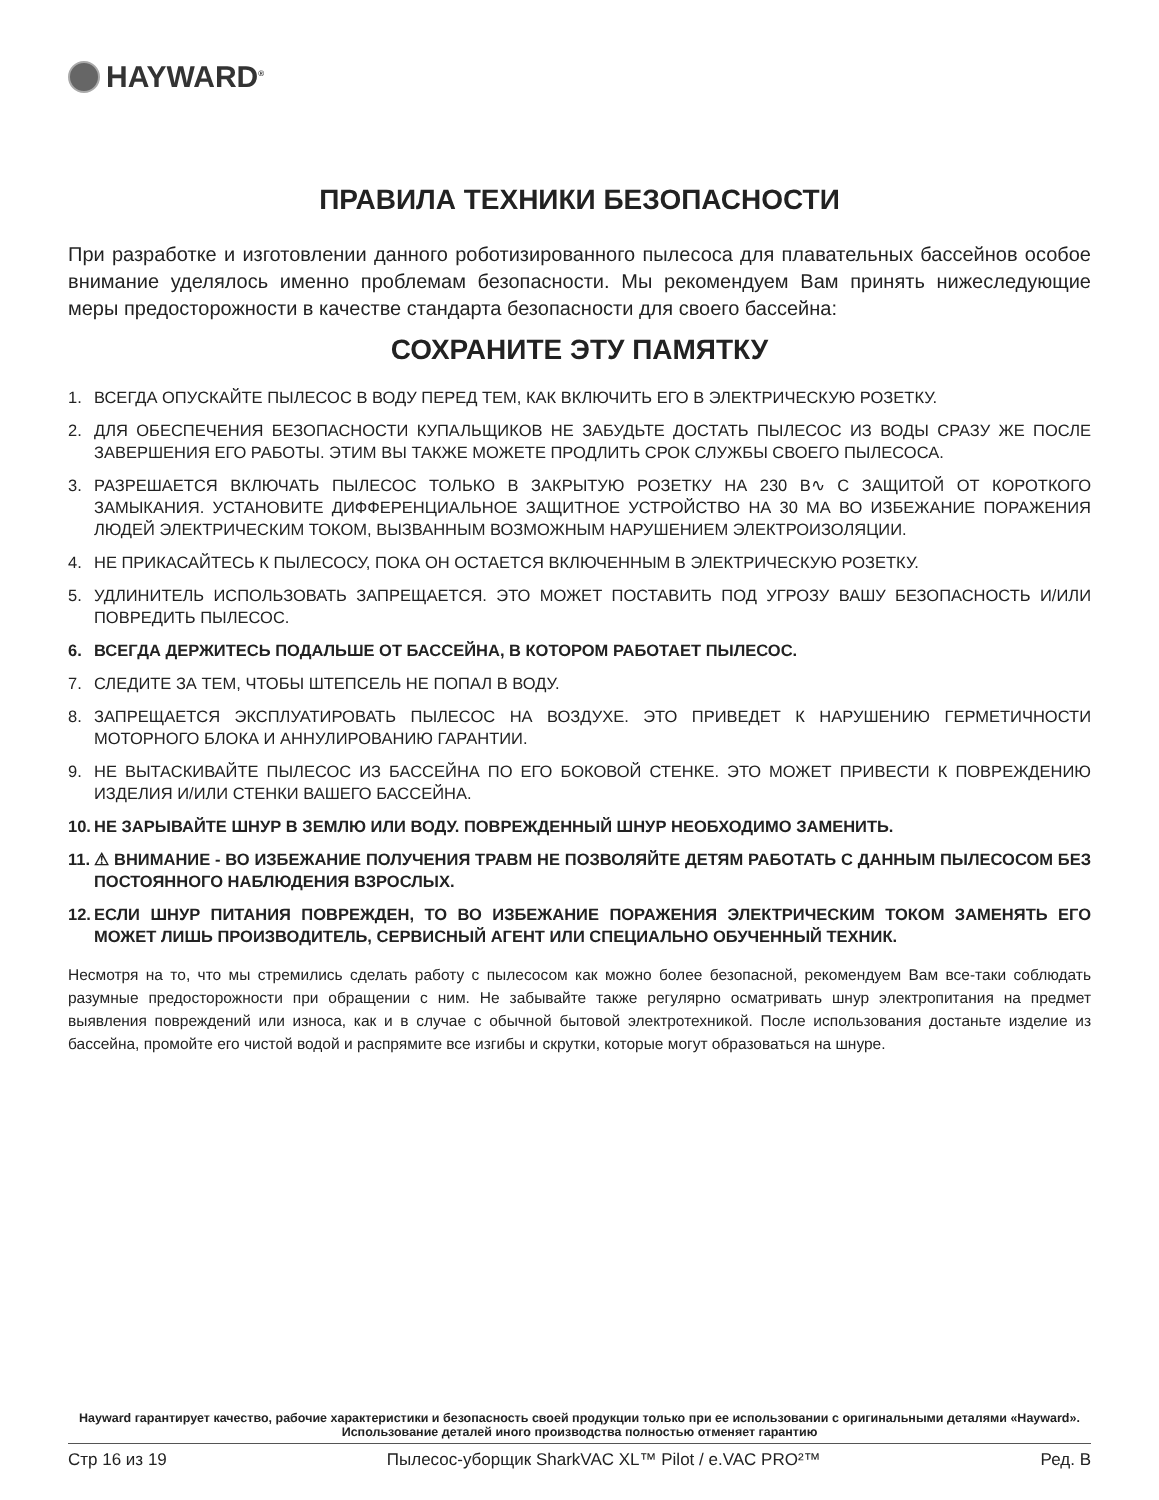HAYWARD<sup>®</sup>
ПРАВИЛА ТЕХНИКИ БЕЗОПАСНОСТИ
При разработке и изготовлении данного роботизированного пылесоса для плавательных бассейнов особое внимание уделялось именно проблемам безопасности. Мы рекомендуем Вам принять нижеследующие меры предосторожности в качестве стандарта безопасности для своего бассейна:
СОХРАНИТЕ ЭТУ ПАМЯТКУ
1. ВСЕГДА ОПУСКАЙТЕ ПЫЛЕСОС В ВОДУ ПЕРЕД ТЕМ, КАК ВКЛЮЧИТЬ ЕГО В ЭЛЕКТРИЧЕСКУЮ РОЗЕТКУ.
2. ДЛЯ ОБЕСПЕЧЕНИЯ БЕЗОПАСНОСТИ КУПАЛЬЩИКОВ НЕ ЗАБУДЬТЕ ДОСТАТЬ ПЫЛЕСОС ИЗ ВОДЫ СРАЗУ ЖЕ ПОСЛЕ ЗАВЕРШЕНИЯ ЕГО РАБОТЫ. ЭТИМ ВЫ ТАКЖЕ МОЖЕТЕ ПРОДЛИТЬ СРОК СЛУЖБЫ СВОЕГО ПЫЛЕСОСА.
3. РАЗРЕШАЕТСЯ ВКЛЮЧАТЬ ПЫЛЕСОС ТОЛЬКО В ЗАКРЫТУЮ РОЗЕТКУ НА 230 В∿ С ЗАЩИТОЙ ОТ КОРОТКОГО ЗАМЫКАНИЯ. УСТАНОВИТЕ ДИФФЕРЕНЦИАЛЬНОЕ ЗАЩИТНОЕ УСТРОЙСТВО НА 30 МА ВО ИЗБЕЖАНИЕ ПОРАЖЕНИЯ ЛЮДЕЙ ЭЛЕКТРИЧЕСКИМ ТОКОМ, ВЫЗВАННЫМ ВОЗМОЖНЫМ НАРУШЕНИЕМ ЭЛЕКТРОИЗОЛЯЦИИ.
4. НЕ ПРИКАСАЙТЕСЬ К ПЫЛЕСОСУ, ПОКА ОН ОСТАЕТСЯ ВКЛЮЧЕННЫМ В ЭЛЕКТРИЧЕСКУЮ РОЗЕТКУ.
5. УДЛИНИТЕЛЬ ИСПОЛЬЗОВАТЬ ЗАПРЕЩАЕТСЯ. ЭТО МОЖЕТ ПОСТАВИТЬ ПОД УГРОЗУ ВАШУ БЕЗОПАСНОСТЬ И/ИЛИ ПОВРЕДИТЬ ПЫЛЕСОС.
6. ВСЕГДА ДЕРЖИТЕСЬ ПОДАЛЬШЕ ОТ БАССЕЙНА, В КОТОРОМ РАБОТАЕТ ПЫЛЕСОС.
7. СЛЕДИТЕ ЗА ТЕМ, ЧТОБЫ ШТЕПСЕЛЬ НЕ ПОПАЛ В ВОДУ.
8. ЗАПРЕЩАЕТСЯ ЭКСПЛУАТИРОВАТЬ ПЫЛЕСОС НА ВОЗДУХЕ. ЭТО ПРИВЕДЕТ К НАРУШЕНИЮ ГЕРМЕТИЧНОСТИ МОТОРНОГО БЛОКА И АННУЛИРОВАНИЮ ГАРАНТИИ.
9. НЕ ВЫТАСКИВАЙТЕ ПЫЛЕСОС ИЗ БАССЕЙНА ПО ЕГО БОКОВОЙ СТЕНКЕ. ЭТО МОЖЕТ ПРИВЕСТИ К ПОВРЕЖДЕНИЮ ИЗДЕЛИЯ И/ИЛИ СТЕНКИ ВАШЕГО БАССЕЙНА.
10. НЕ ЗАРЫВАЙТЕ ШНУР В ЗЕМЛЮ ИЛИ ВОДУ. ПОВРЕЖДЕННЫЙ ШНУР НЕОБХОДИМО ЗАМЕНИТЬ.
11. ⚠ ВНИМАНИЕ - ВО ИЗБЕЖАНИЕ ПОЛУЧЕНИЯ ТРАВМ НЕ ПОЗВОЛЯЙТЕ ДЕТЯМ РАБОТАТЬ С ДАННЫМ ПЫЛЕСОСОМ БЕЗ ПОСТОЯННОГО НАБЛЮДЕНИЯ ВЗРОСЛЫХ.
12. ЕСЛИ ШНУР ПИТАНИЯ ПОВРЕЖДЕН, ТО ВО ИЗБЕЖАНИЕ ПОРАЖЕНИЯ ЭЛЕКТРИЧЕСКИМ ТОКОМ ЗАМЕНЯТЬ ЕГО МОЖЕТ ЛИШЬ ПРОИЗВОДИТЕЛЬ, СЕРВИСНЫЙ АГЕНТ ИЛИ СПЕЦИАЛЬНО ОБУЧЕННЫЙ ТЕХНИК.
Несмотря на то, что мы стремились сделать работу с пылесосом как можно более безопасной, рекомендуем Вам все-таки соблюдать разумные предосторожности при обращении с ним. Не забывайте также регулярно осматривать шнур электропитания на предмет выявления повреждений или износа, как и в случае с обычной бытовой электротехникой. После использования достаньте изделие из бассейна, промойте его чистой водой и распрямите все изгибы и скрутки, которые могут образоваться на шнуре.
Hayward гарантирует качество, рабочие характеристики и безопасность своей продукции только при ее использовании с оригинальными деталями «Hayward». Использование деталей иного производства полностью отменяет гарантию
Стр 16 из 19 Пылесос-уборщик SharkVAC XL™ Pilot / e.VAC PRO²™ Ред. B